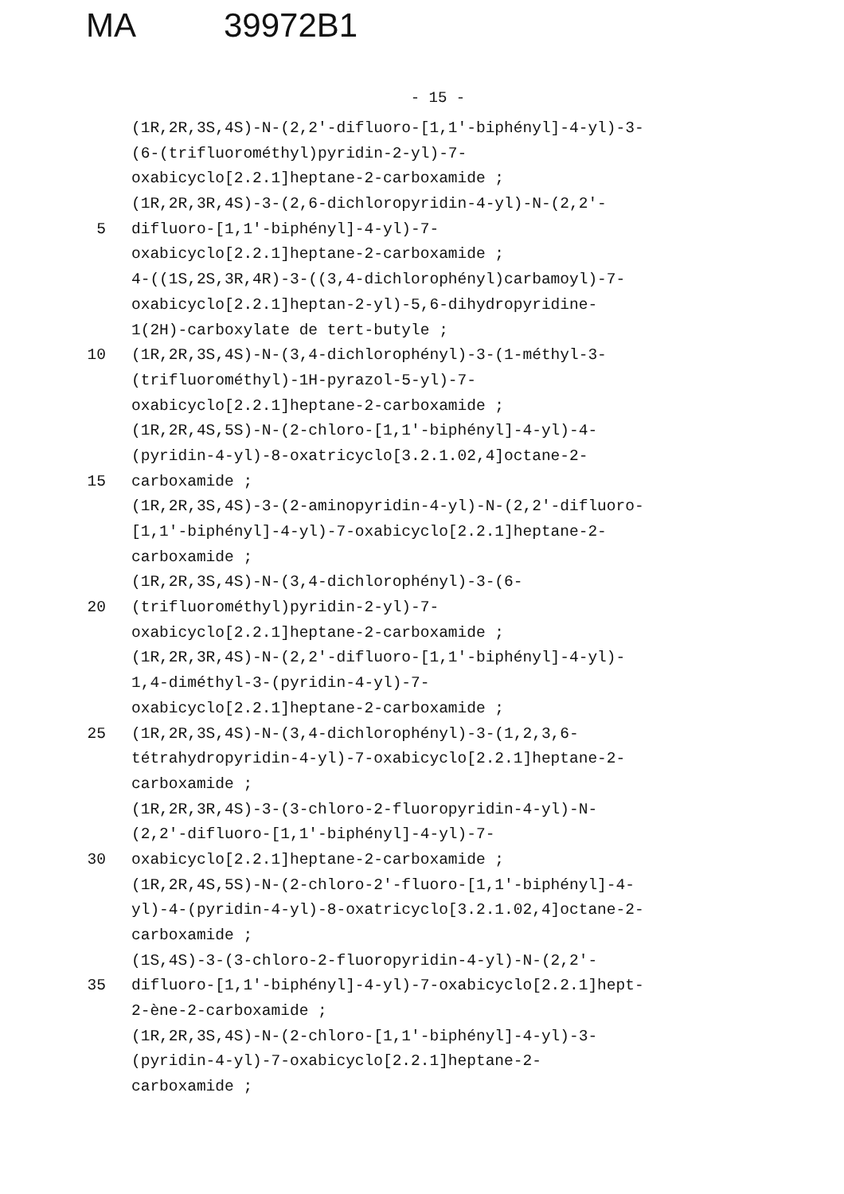MA 39972B1
- 15 -
(1R,2R,3S,4S)-N-(2,2'-difluoro-[1,1'-biphényl]-4-yl)-3-
(6-(trifluorométhyl)pyridin-2-yl)-7-
oxabicyclo[2.2.1]heptane-2-carboxamide ;
(1R,2R,3R,4S)-3-(2,6-dichloropyridin-4-yl)-N-(2,2'-
5 difluoro-[1,1'-biphényl]-4-yl)-7-
oxabicyclo[2.2.1]heptane-2-carboxamide ;
4-((1S,2S,3R,4R)-3-((3,4-dichlorophényl)carbamoyl)-7-
oxabicyclo[2.2.1]heptan-2-yl)-5,6-dihydropyridine-
1(2H)-carboxylate de tert-butyle ;
10 (1R,2R,3S,4S)-N-(3,4-dichlorophényl)-3-(1-méthyl-3-
(trifluorométhyl)-1H-pyrazol-5-yl)-7-
oxabicyclo[2.2.1]heptane-2-carboxamide ;
(1R,2R,4S,5S)-N-(2-chloro-[1,1'-biphényl]-4-yl)-4-
(pyridin-4-yl)-8-oxatricyclo[3.2.1.02,4]octane-2-
15 carboxamide ;
(1R,2R,3S,4S)-3-(2-aminopyridin-4-yl)-N-(2,2'-difluoro-
[1,1'-biphényl]-4-yl)-7-oxabicyclo[2.2.1]heptane-2-
carboxamide ;
(1R,2R,3S,4S)-N-(3,4-dichlorophényl)-3-(6-
20 (trifluorométhyl)pyridin-2-yl)-7-
oxabicyclo[2.2.1]heptane-2-carboxamide ;
(1R,2R,3R,4S)-N-(2,2'-difluoro-[1,1'-biphényl]-4-yl)-
1,4-diméthyl-3-(pyridin-4-yl)-7-
oxabicyclo[2.2.1]heptane-2-carboxamide ;
25 (1R,2R,3S,4S)-N-(3,4-dichlorophényl)-3-(1,2,3,6-
tétrahydropyridin-4-yl)-7-oxabicyclo[2.2.1]heptane-2-
carboxamide ;
(1R,2R,3R,4S)-3-(3-chloro-2-fluoropyridin-4-yl)-N-
(2,2'-difluoro-[1,1'-biphényl]-4-yl)-7-
30 oxabicyclo[2.2.1]heptane-2-carboxamide ;
(1R,2R,4S,5S)-N-(2-chloro-2'-fluoro-[1,1'-biphényl]-4-
yl)-4-(pyridin-4-yl)-8-oxatricyclo[3.2.1.02,4]octane-2-
carboxamide ;
(1S,4S)-3-(3-chloro-2-fluoropyridin-4-yl)-N-(2,2'-
35 difluoro-[1,1'-biphényl]-4-yl)-7-oxabicyclo[2.2.1]hept-
2-ène-2-carboxamide ;
(1R,2R,3S,4S)-N-(2-chloro-[1,1'-biphényl]-4-yl)-3-
(pyridin-4-yl)-7-oxabicyclo[2.2.1]heptane-2-
carboxamide ;